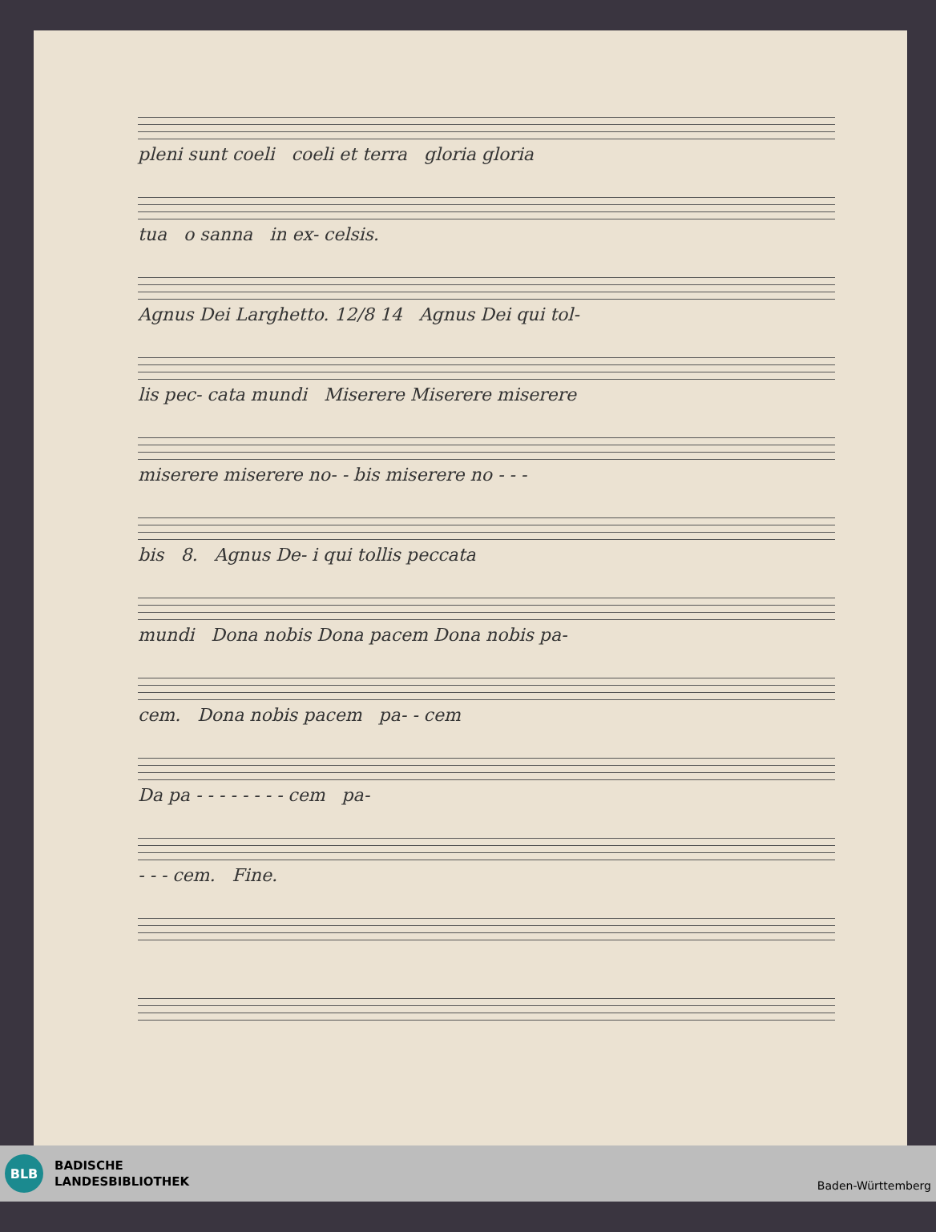pleni sunt coeli coeli et terra gloria gloria
tua o sanna in ex- celsis.
Agnus Dei Larghetto. 12/8 14 Agnus Dei qui tol-
lis pec- cata mundi Miserere Miserere miserere
miserere miserere no- - bis miserere no - - -
bis 8. Agnus De- i qui tollis peccata
mundi Dona nobis Dona pacem Dona nobis pa-
cem. Dona nobis pacem pa- - cem
Da pa - - - - - - - - cem pa-
- - - cem. Fine.
BLB
BADISCHE
LANDESBIBLIOTHEK
Baden-Württemberg